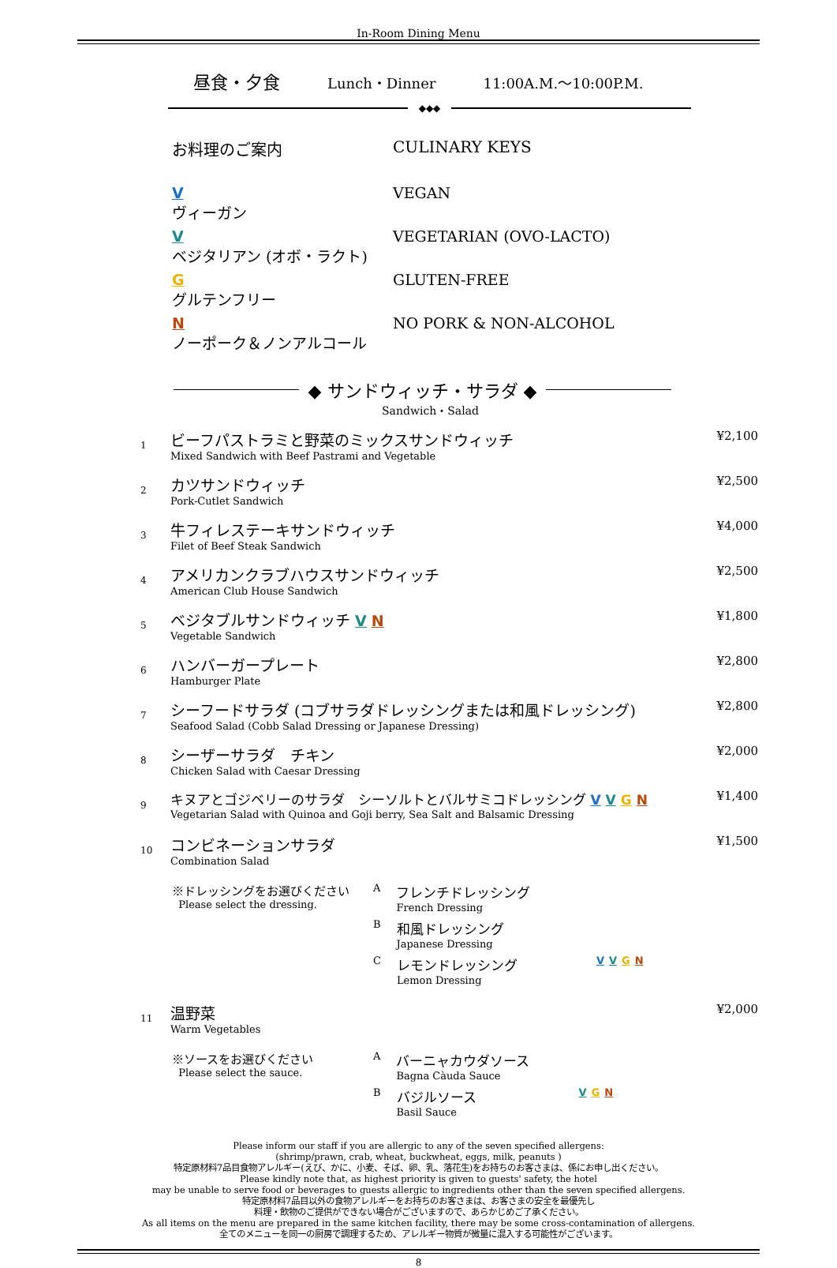In-Room Dining Menu
昼食・夕食 Lunch・Dinner 11:00A.M.～10:00P.M.
◆◆◆
お料理のご案内 CULINARY KEYS
Vヴィーガン VEGAN
Vベジタリアン (オボ・ラクト) VEGETARIAN (OVO-LACTO)
Gグルテンフリー GLUTEN-FREE
Nノーポーク＆ノンアルコール NO PORK & NON-ALCOHOL
◆ サンドウィッチ・サラダ ◆
Sandwich・Salad
1
ビーフパストラミと野菜のミックスサンドウィッチ
Mixed Sandwich with Beef Pastrami and Vegetable
¥2,100
2
カツサンドウィッチ
Pork-Cutlet Sandwich
¥2,500
3
牛フィレステーキサンドウィッチ
Filet of Beef Steak Sandwich
¥4,000
4
アメリカンクラブハウスサンドウィッチ
American Club House Sandwich
¥2,500
5
ベジタブルサンドウィッチ VN
Vegetable Sandwich
¥1,800
6
ハンバーガープレート
Hamburger Plate
¥2,800
7
シーフードサラダ (コブサラダドレッシングまたは和風ドレッシング)
Seafood Salad (Cobb Salad Dressing or Japanese Dressing)
¥2,800
8
シーザーサラダ　チキン
Chicken Salad with Caesar Dressing
¥2,000
9
キヌアとゴジベリーのサラダ　シーソルトとバルサミコドレッシング VVGN
Vegetarian Salad with Quinoa and Goji berry, Sea Salt and Balsamic Dressing
¥1,400
10
コンビネーションサラダ
Combination Salad
¥1,500
※ドレッシングをお選びください
Please select the dressing.
Aフレンチドレッシング
French Dressing
B和風ドレッシング
Japanese Dressing
Cレモンドレッシング
Lemon Dressing VVGN
11
温野菜
Warm Vegetables
¥2,000
※ソースをお選びください
Please select the sauce.
Aバーニャカウダソース
Bagna Càuda Sauce
Bバジルソース
Basil Sauce V G N
Please inform our staff if you are allergic to any of the seven specified allergens:
(shrimp/prawn, crab, wheat, buckwheat, eggs, milk, peanuts )
特定原材料7品目食物アレルギー(えび、かに、小麦、そば、卵、乳、落花生)をお持ちのお客さまは、係にお申し出ください。
Please kindly note that, as highest priority is given to guests' safety, the hotel
may be unable to serve food or beverages to guests allergic to ingredients other than the seven specified allergens.
特定原材料7品目以外の食物アレルギーをお持ちのお客さまは、お客さまの安全を最優先し
料理・飲物のご提供ができない場合がございますので、あらかじめご了承ください。
As all items on the menu are prepared in the same kitchen facility, there may be some cross-contamination of allergens.
全てのメニューを同一の厨房で調理するため、アレルギー物質が微量に混入する可能性がございます。
8